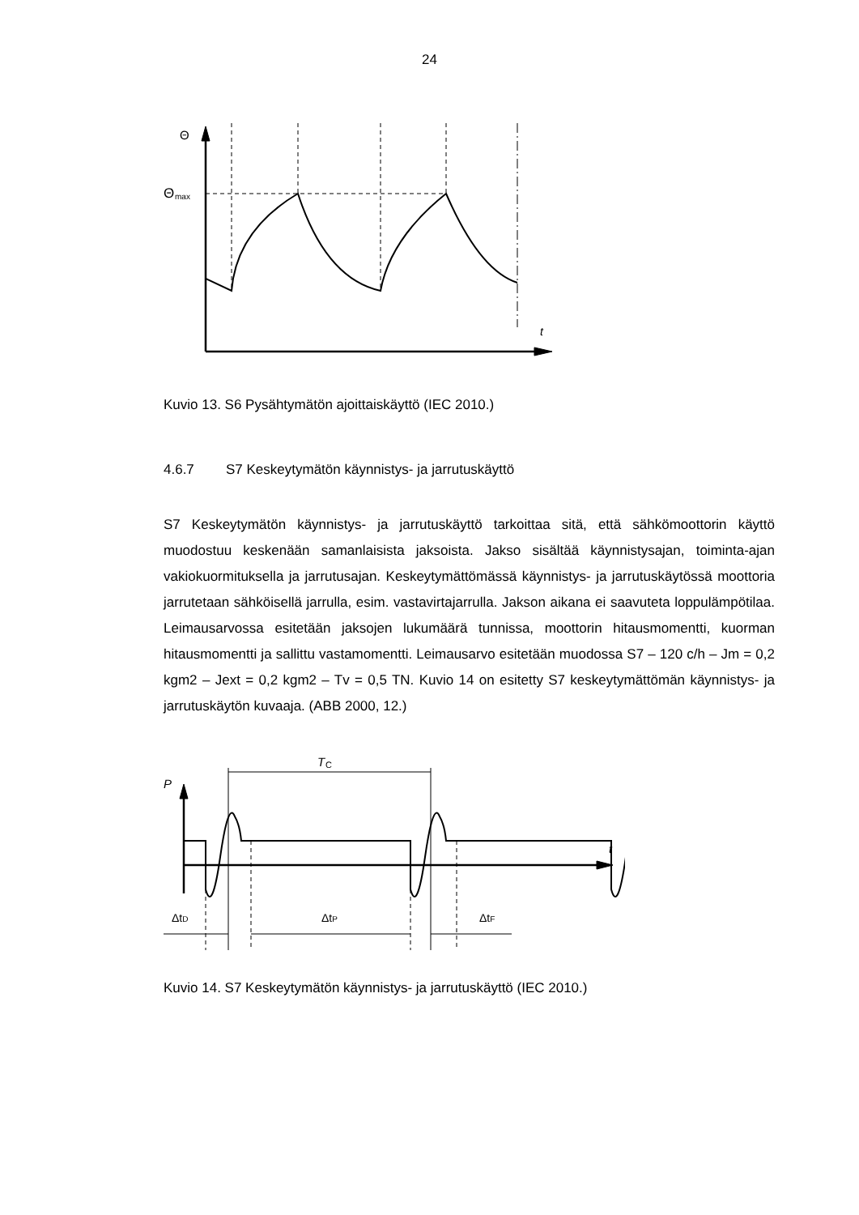24
Θ
Θ
max
t
Kuvio 13. S6 Pysähtymätön ajoittaiskäyttö (IEC 2010.)
4.6.7 S7 Keskeytymätön käynnistys- ja jarrutuskäyttö
S7 Keskeytymätön käynnistys- ja jarrutuskäyttö tarkoittaa sitä, että sähkömoottorin käyttö muodostuu keskenään samanlaisista jaksoista. Jakso sisältää käynnistysajan, toiminta-ajan vakiokuormituksella ja jarrutusajan. Keskeytymättömässä käynnistys- ja jarrutuskäytössä moottoria jarrutetaan sähköisellä jarrulla, esim. vastavirtajarrulla. Jakson aikana ei saavuteta loppulämpötilaa. Leimausarvossa esitetään jaksojen lukumäärä tunnissa, moottorin hitausmomentti, kuorman hitausmomentti ja sallittu vastamomentti. Leimausarvo esitetään muodossa S7 – 120 c/h – Jm = 0,2 kgm2 – Jext = 0,2 kgm2 – Tv = 0,5 TN. Kuvio 14 on esitetty S7 keskeytymättömän käynnistys- ja jarrutuskäytön kuvaaja. (ABB 2000, 12.)
T
C
P
t
ΔtD
ΔtP
ΔtF
Kuvio 14. S7 Keskeytymätön käynnistys- ja jarrutuskäyttö (IEC 2010.)